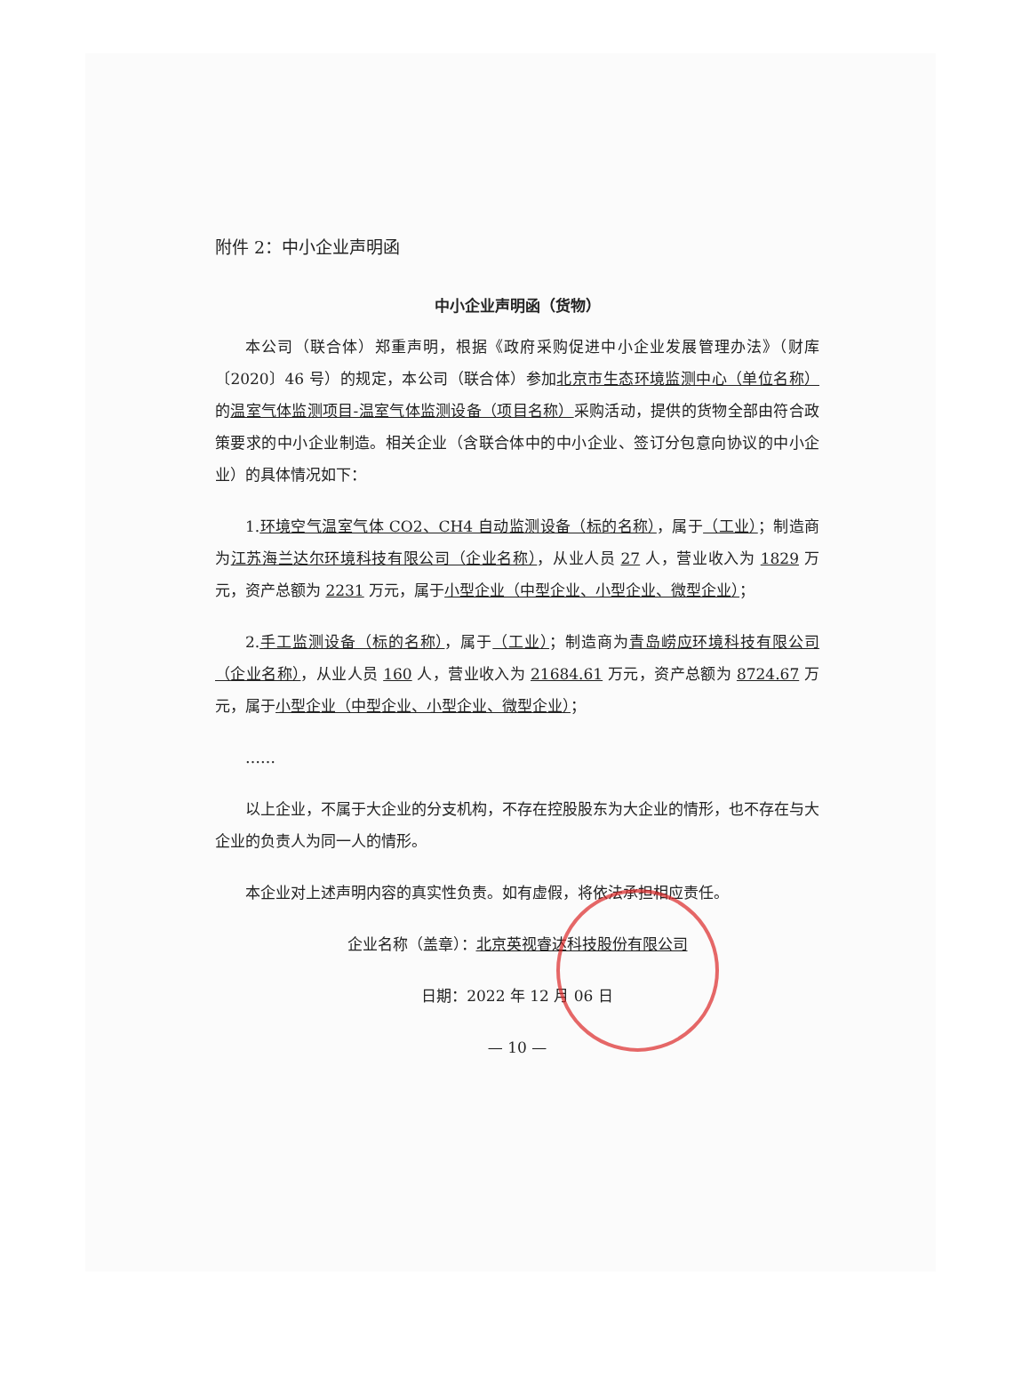附件 2：中小企业声明函
中小企业声明函（货物）
本公司（联合体）郑重声明，根据《政府采购促进中小企业发展管理办法》（财库〔2020〕46 号）的规定，本公司（联合体）参加北京市生态环境监测中心（单位名称）的温室气体监测项目-温室气体监测设备（项目名称）采购活动，提供的货物全部由符合政策要求的中小企业制造。相关企业（含联合体中的中小企业、签订分包意向协议的中小企业）的具体情况如下：
1.环境空气温室气体 CO2、CH4 自动监测设备（标的名称），属于（工业）；制造商为江苏海兰达尔环境科技有限公司（企业名称），从业人员 27 人，营业收入为 1829 万元，资产总额为 2231 万元，属于小型企业（中型企业、小型企业、微型企业）；
2.手工监测设备（标的名称），属于（工业）；制造商为青岛崂应环境科技有限公司（企业名称），从业人员 160 人，营业收入为 21684.61 万元，资产总额为 8724.67 万元，属于小型企业（中型企业、小型企业、微型企业）；
……
以上企业，不属于大企业的分支机构，不存在控股股东为大企业的情形，也不存在与大企业的负责人为同一人的情形。
本企业对上述声明内容的真实性负责。如有虚假，将依法承担相应责任。
企业名称（盖章）：北京英视睿达科技股份有限公司
日期：2022 年 12 月 06 日
— 10 —